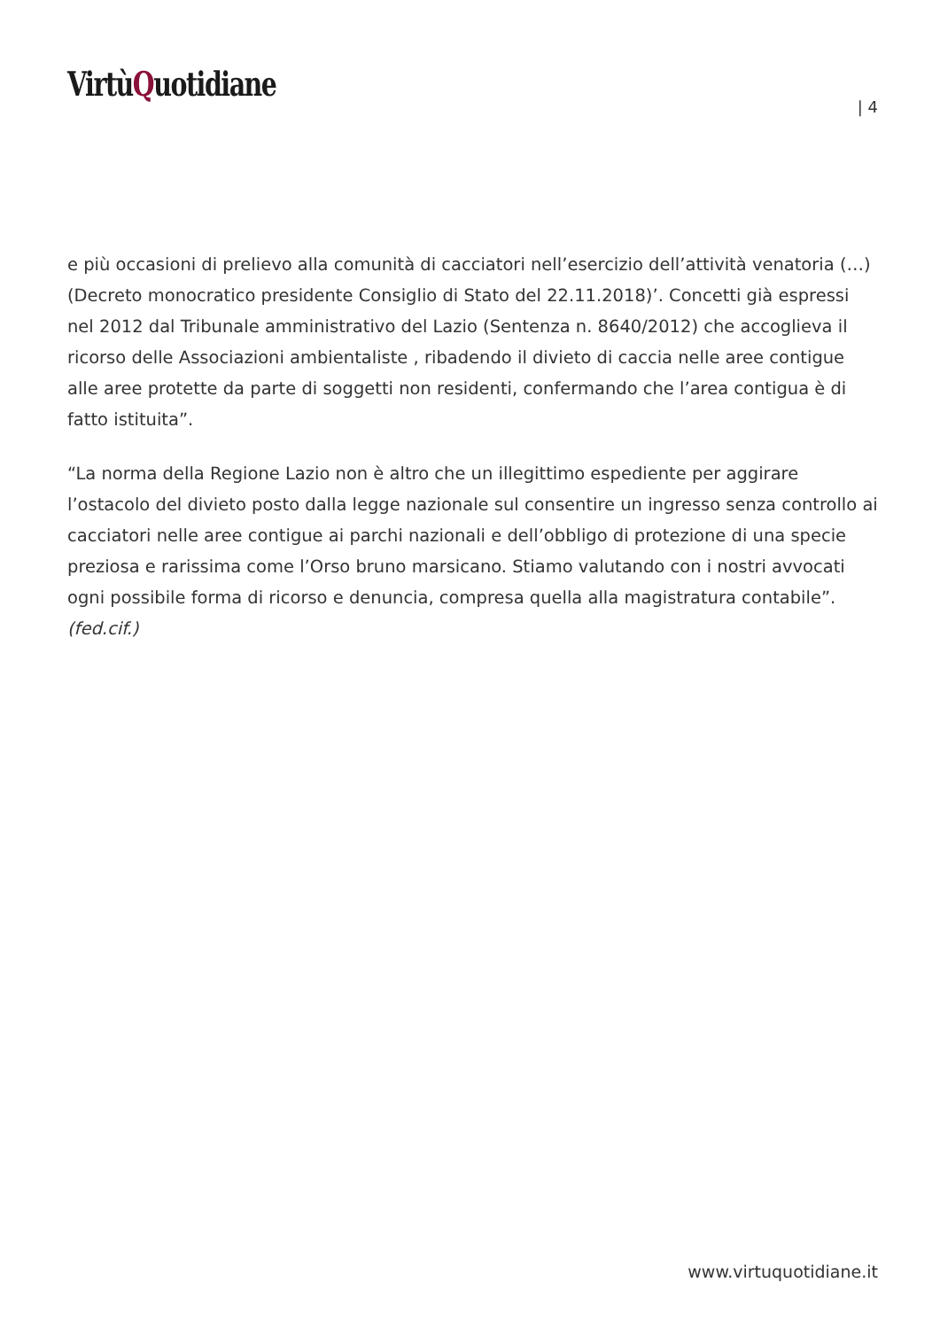VirtùQuotidiane
| 4
e più occasioni di prelievo alla comunità di cacciatori nell’esercizio dell’attività venatoria (…) (Decreto monocratico presidente Consiglio di Stato del 22.11.2018)’. Concetti già espressi nel 2012 dal Tribunale amministrativo del Lazio (Sentenza n. 8640/2012) che accoglieva il ricorso delle Associazioni ambientaliste , ribadendo il divieto di caccia nelle aree contigue alle aree protette da parte di soggetti non residenti, confermando che l’area contigua è di fatto istituita”.
“La norma della Regione Lazio non è altro che un illegittimo espediente per aggirare l’ostacolo del divieto posto dalla legge nazionale sul consentire un ingresso senza controllo ai cacciatori nelle aree contigue ai parchi nazionali e dell’obbligo di protezione di una specie preziosa e rarissima come l’Orso bruno marsicano. Stiamo valutando con i nostri avvocati ogni possibile forma di ricorso e denuncia, compresa quella alla magistratura contabile”.
(fed.cif.)
www.virtuquotidiane.it